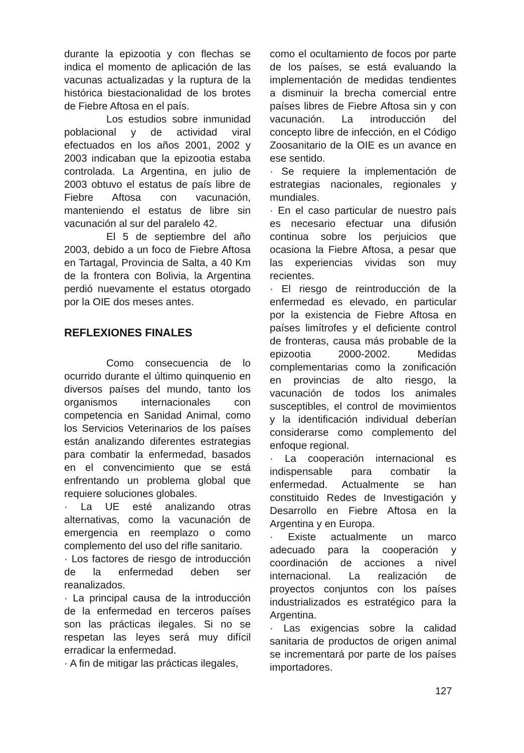durante la epizootia y con flechas se indica el momento de aplicación de las vacunas actualizadas y la ruptura de la histórica biestacionalidad de los brotes de Fiebre Aftosa en el país.
Los estudios sobre inmunidad poblacional y de actividad viral efectuados en los años 2001, 2002 y 2003 indicaban que la epizootia estaba controlada. La Argentina, en julio de 2003 obtuvo el estatus de país libre de Fiebre Aftosa con vacunación, manteniendo el estatus de libre sin vacunación al sur del paralelo 42.
El 5 de septiembre del año 2003, debido a un foco de Fiebre Aftosa en Tartagal, Provincia de Salta, a 40 Km de la frontera con Bolivia, la Argentina perdió nuevamente el estatus otorgado por la OIE dos meses antes.
REFLEXIONES FINALES
Como consecuencia de lo ocurrido durante el último quinquenio en diversos países del mundo, tanto los organismos internacionales con competencia en Sanidad Animal, como los Servicios Veterinarios de los países están analizando diferentes estrategias para combatir la enfermedad, basados en el convencimiento que se está enfrentando un problema global que requiere soluciones globales.
· La UE esté analizando otras alternativas, como la vacunación de emergencia en reemplazo o como complemento del uso del rifle sanitario.
· Los factores de riesgo de introducción de la enfermedad deben ser reanalizados.
· La principal causa de la introducción de la enfermedad en terceros países son las prácticas ilegales. Si no se respetan las leyes será muy difícil erradicar la enfermedad.
· A fin de mitigar las prácticas ilegales,
como el ocultamiento de focos por parte de los países, se está evaluando la implementación de medidas tendientes a disminuir la brecha comercial entre países libres de Fiebre Aftosa sin y con vacunación. La introducción del concepto libre de infección, en el Código Zoosanitario de la OIE es un avance en ese sentido.
· Se requiere la implementación de estrategias nacionales, regionales y mundiales.
· En el caso particular de nuestro país es necesario efectuar una difusión continua sobre los perjuicios que ocasiona la Fiebre Aftosa, a pesar que las experiencias vividas son muy recientes.
· El riesgo de reintroducción de la enfermedad es elevado, en particular por la existencia de Fiebre Aftosa en países limítrofes y el deficiente control de fronteras, causa más probable de la epizootia 2000-2002. Medidas complementarias como la zonificación en provincias de alto riesgo, la vacunación de todos los animales susceptibles, el control de movimientos y la identificación individual deberían considerarse como complemento del enfoque regional.
· La cooperación internacional es indispensable para combatir la enfermedad. Actualmente se han constituido Redes de Investigación y Desarrollo en Fiebre Aftosa en la Argentina y en Europa.
· Existe actualmente un marco adecuado para la cooperación y coordinación de acciones a nivel internacional. La realización de proyectos conjuntos con los países industrializados es estratégico para la Argentina.
· Las exigencias sobre la calidad sanitaria de productos de origen animal se incrementará por parte de los países importadores.
127